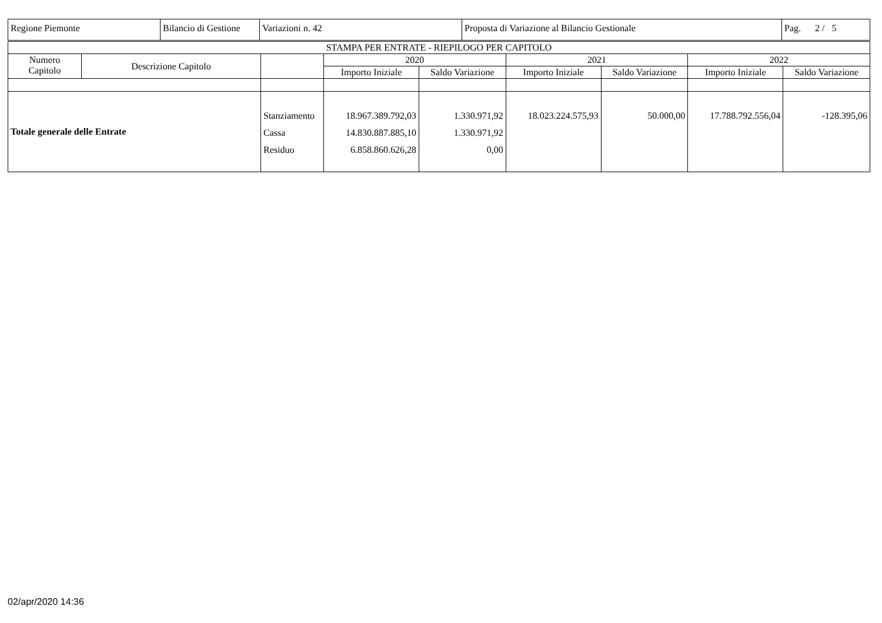| Regione Piemonte | Bilancio di Gestione | Variazioni n. 42 | Proposta di Variazione al Bilancio Gestionale | Pag. 2 / 5 |
| STAMPA PER ENTRATE - RIEPILOGO PER CAPITOLO | | | | | | | | |
| --- | --- | --- | --- | --- | --- | --- | --- | --- |
| Numero Capitolo | Descrizione Capitolo | | 2020 | | 2021 | | 2022 | |
| | | | Importo Iniziale | Saldo Variazione | Importo Iniziale | Saldo Variazione | Importo Iniziale | Saldo Variazione |
| Totale generale delle Entrate | | Stanziamento Cassa Residuo | 18.967.389.792,03 14.830.887.885,10 6.858.860.626,28 | 1.330.971,92 1.330.971,92 0,00 | 18.023.224.575,93 | 50.000,00 | 17.788.792.556,04 | -128.395,06 |
02/apr/2020 14:36